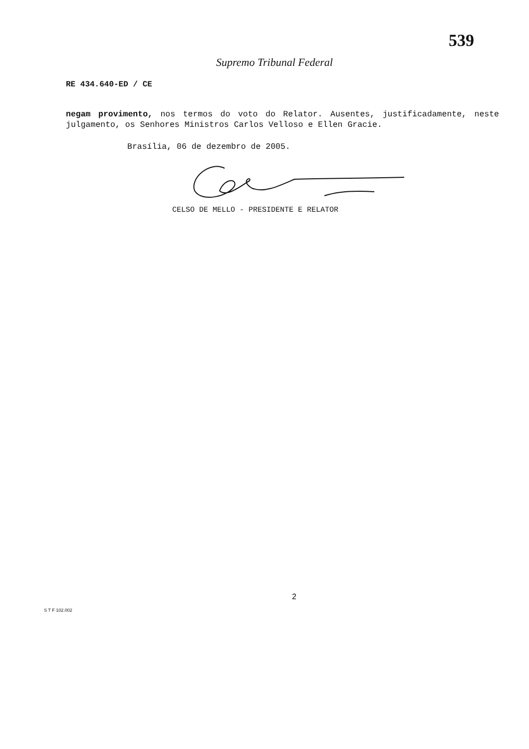539
Supremo Tribunal Federal
RE 434.640-ED / CE
negam provimento, nos termos do voto do Relator. Ausentes, justificadamente, neste julgamento, os Senhores Ministros Carlos Velloso e Ellen Gracie.
Brasília, 06 de dezembro de 2005.
CELSO DE MELLO - PRESIDENTE E RELATOR
2
S T F 102.002